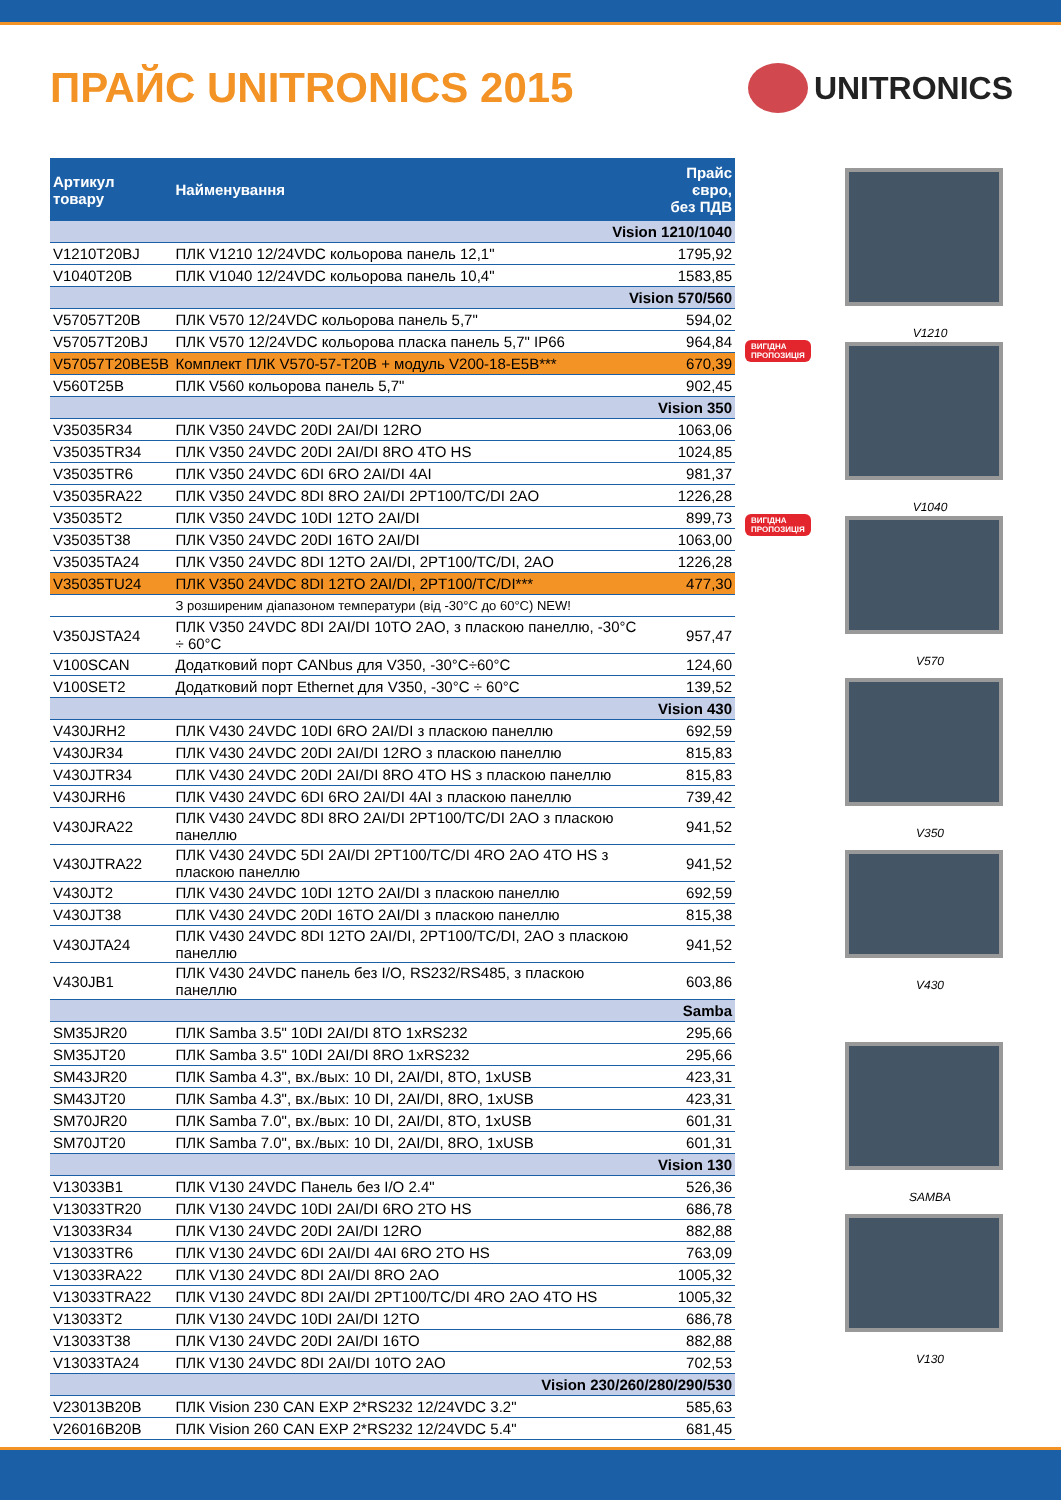ПРАЙС UNITRONICS 2015
UNITRONICS
| Артикул товару | Найменування | Прайс євро, без ПДВ |
| --- | --- | --- |
| Vision 1210/1040 | | |
| V1210T20BJ | ПЛК V1210 12/24VDC кольорова панель 12,1" | 1795,92 |
| V1040T20B | ПЛК V1040 12/24VDC кольорова панель 10,4" | 1583,85 |
| Vision 570/560 | | |
| V57057T20B | ПЛК V570 12/24VDC кольорова панель 5,7" | 594,02 |
| V57057T20BJ | ПЛК V570 12/24VDC кольорова пласка панель 5,7" IP66 | 964,84 |
| V57057T20BE5B | Комплект ПЛК V570-57-T20B + модуль V200-18-E5B*** | 670,39 |
| V560T25B | ПЛК V560 кольорова панель 5,7" | 902,45 |
| Vision 350 | | |
| V35035R34 | ПЛК V350 24VDC 20DI 2AI/DI 12RO | 1063,06 |
| V35035TR34 | ПЛК V350 24VDC 20DI 2AI/DI 8RO 4TO HS | 1024,85 |
| V35035TR6 | ПЛК V350 24VDC 6DI 6RO 2AI/DI 4AI | 981,37 |
| V35035RA22 | ПЛК V350 24VDC 8DI 8RO 2AI/DI 2PT100/TC/DI 2AO | 1226,28 |
| V35035T2 | ПЛК V350 24VDC 10DI 12TO 2AI/DI | 899,73 |
| V35035T38 | ПЛК V350 24VDC 20DI 16TO 2AI/DI | 1063,00 |
| V35035TA24 | ПЛК V350 24VDC 8DI 12TO 2AI/DI, 2PT100/TC/DI, 2AO | 1226,28 |
| V35035TU24 | ПЛК V350 24VDC 8DI 12TO 2AI/DI, 2PT100/TC/DI*** | 477,30 |
| | З розширеним діапазоном температури (від -30°C до 60°C) NEW! | |
| V350JSTA24 | ПЛК V350 24VDC 8DI 2AI/DI 10TO 2AO, з пласкою панеллю, -30°C ÷ 60°C | 957,47 |
| V100SCAN | Додатковий порт CANbus для V350, -30°C÷60°C | 124,60 |
| V100SET2 | Додатковий порт Ethernet для V350, -30°C ÷ 60°C | 139,52 |
| Vision 430 | | |
| V430JRH2 | ПЛК V430 24VDC 10DI 6RO 2AI/DI з пласкою панеллю | 692,59 |
| V430JR34 | ПЛК V430 24VDC 20DI 2AI/DI 12RO з пласкою панеллю | 815,83 |
| V430JTR34 | ПЛК V430 24VDC 20DI 2AI/DI 8RO 4TO HS з пласкою панеллю | 815,83 |
| V430JRH6 | ПЛК V430 24VDC 6DI 6RO 2AI/DI 4AI з пласкою панеллю | 739,42 |
| V430JRA22 | ПЛК V430 24VDC 8DI 8RO 2AI/DI 2PT100/TC/DI 2AO з пласкою панеллю | 941,52 |
| V430JTRA22 | ПЛК V430 24VDC 5DI 2AI/DI 2PT100/TC/DI 4RO 2AO 4TO HS з пласкою панеллю | 941,52 |
| V430JT2 | ПЛК V430 24VDC 10DI 12TO 2AI/DI з пласкою панеллю | 692,59 |
| V430JT38 | ПЛК V430 24VDC 20DI 16TO 2AI/DI з пласкою панеллю | 815,38 |
| V430JTA24 | ПЛК V430 24VDC 8DI 12TO 2AI/DI, 2PT100/TC/DI, 2AO з пласкою панеллю | 941,52 |
| V430JB1 | ПЛК V430 24VDC панель без I/O, RS232/RS485, з пласкою панеллю | 603,86 |
| Samba | | |
| SM35JR20 | ПЛК Samba 3.5" 10DI 2AI/DI 8TO 1xRS232 | 295,66 |
| SM35JT20 | ПЛК Samba 3.5" 10DI 2AI/DI 8RO 1xRS232 | 295,66 |
| SM43JR20 | ПЛК Samba 4.3", вх./вых: 10 DI, 2AI/DI, 8TO, 1xUSB | 423,31 |
| SM43JT20 | ПЛК Samba 4.3", вх./вых: 10 DI, 2AI/DI, 8RO, 1xUSB | 423,31 |
| SM70JR20 | ПЛК Samba 7.0", вх./вых: 10 DI, 2AI/DI, 8TO, 1xUSB | 601,31 |
| SM70JT20 | ПЛК Samba 7.0", вх./вых: 10 DI, 2AI/DI, 8RO, 1xUSB | 601,31 |
| Vision 130 | | |
| V13033B1 | ПЛК V130 24VDC Панель без I/O 2.4" | 526,36 |
| V13033TR20 | ПЛК V130 24VDC 10DI 2AI/DI 6RO 2TO HS | 686,78 |
| V13033R34 | ПЛК V130 24VDC 20DI 2AI/DI 12RO | 882,88 |
| V13033TR6 | ПЛК V130 24VDC 6DI 2AI/DI 4AI 6RO 2TO HS | 763,09 |
| V13033RA22 | ПЛК V130 24VDC 8DI 2AI/DI 8RO 2AO | 1005,32 |
| V13033TRA22 | ПЛК V130 24VDC 8DI 2AI/DI 2PT100/TC/DI 4RO 2AO 4TO HS | 1005,32 |
| V13033T2 | ПЛК V130 24VDC 10DI 2AI/DI 12TO | 686,78 |
| V13033T38 | ПЛК V130 24VDC 20DI 2AI/DI 16TO | 882,88 |
| V13033TA24 | ПЛК V130 24VDC 8DI 2AI/DI 10TO 2AO | 702,53 |
| Vision 230/260/280/290/530 | | |
| V23013B20B | ПЛК Vision 230 CAN EXP 2*RS232 12/24VDC 3.2" | 585,63 |
| V26016B20B | ПЛК Vision 260 CAN EXP 2*RS232 12/24VDC 5.4" | 681,45 |
V1210
ВИГІДНА
ПРОПОЗИЦІЯ
V1040
ВИГІДНА
ПРОПОЗИЦІЯ
V570
V350
V430
SAMBA
V130